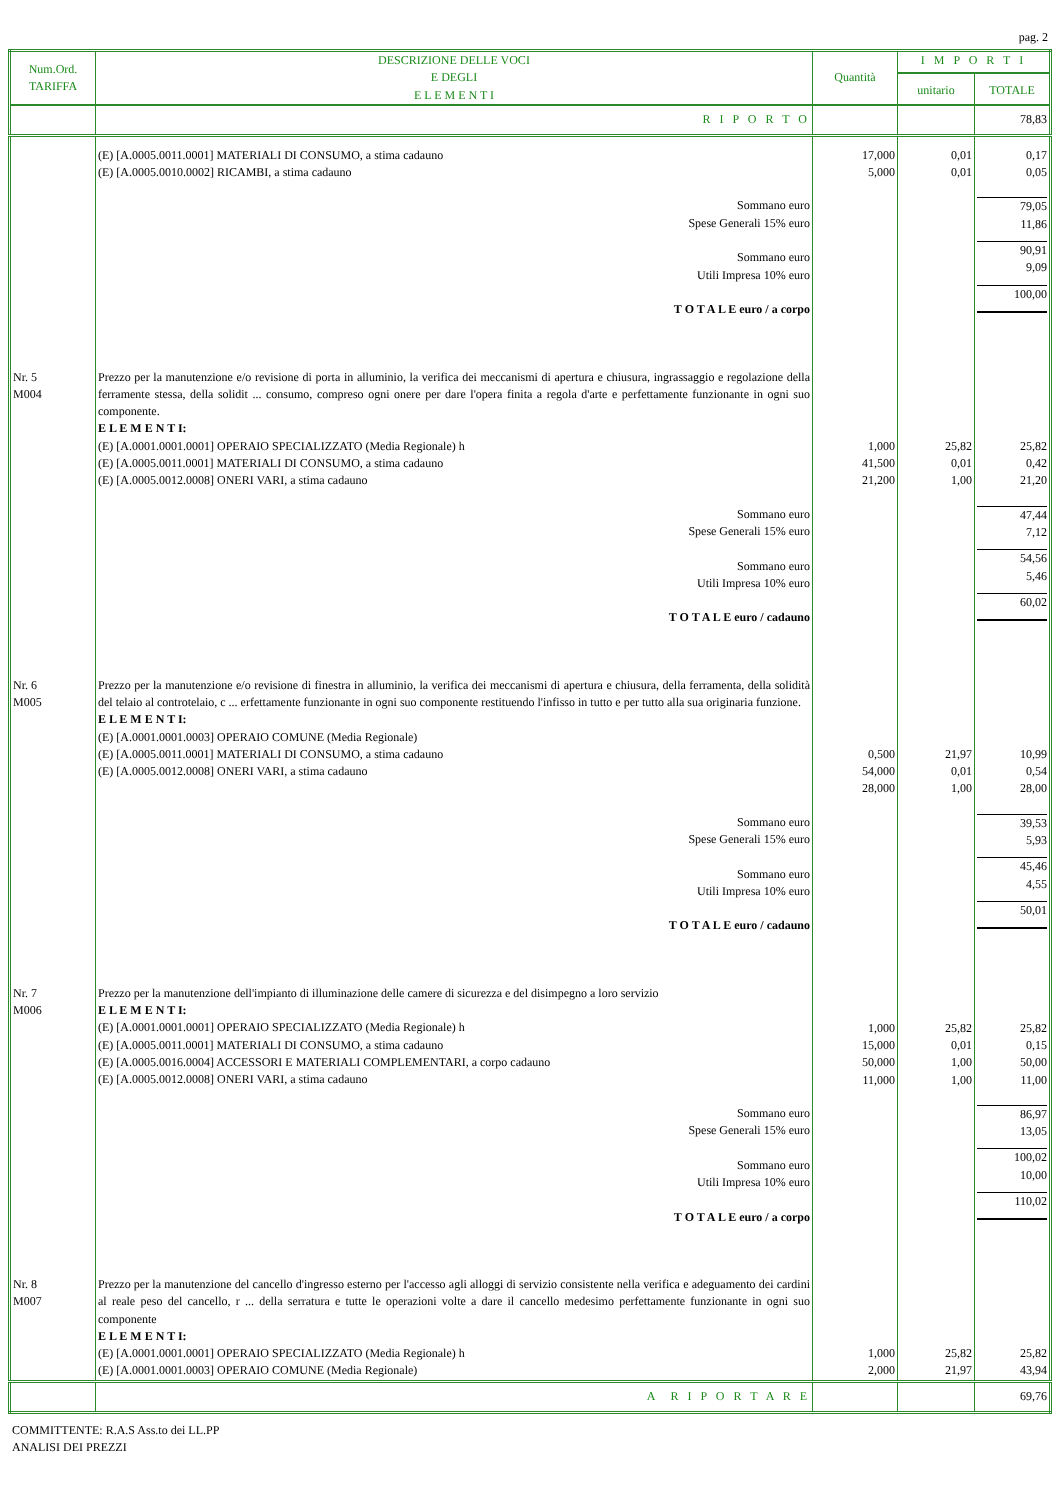pag. 2
| Num.Ord. TARIFFA | DESCRIZIONE DELLE VOCI E DEGLI E L E M E N T I | Quantità | I M P O R T I | |
| --- | --- | --- | --- | --- |
| | | | unitario | TOTALE |
| | R I P O R T O | | | 78,83 |
| | (E) [A.0005.0011.0001] MATERIALI DI CONSUMO, a stima cadauno (E) [A.0005.0010.0002] RICAMBI, a stima cadauno | 17,000 5,000 | 0,01 0,01 | 0,17 0,05 |
| | Sommano euro Spese Generali 15% euro Sommano euro Utili Impresa 10% euro T O T A L E euro / a corpo | | | 79,05 11,86 90,91 9,09 100,00 |
| Nr. 5 M004 | Prezzo per la manutenzione e/o revisione di porta in alluminio, la verifica dei meccanismi di apertura e chiusura, ingrassaggio e regolazione della ferramente stessa, della solidit ... consumo, compreso ogni onere per dare l'opera finita a regola d'arte e perfettamente funzionante in ogni suo componente. E L E M E N T I: (E) [A.0001.0001.0001] OPERAIO SPECIALIZZATO (Media Regionale) h (E) [A.0005.0011.0001] MATERIALI DI CONSUMO, a stima cadauno (E) [A.0005.0012.0008] ONERI VARI, a stima cadauno | 1,000 41,500 21,200 | 25,82 0,01 1,00 | 25,82 0,42 21,20 |
| | Sommano euro Spese Generali 15% euro Sommano euro Utili Impresa 10% euro T O T A L E euro / cadauno | | | 47,44 7,12 54,56 5,46 60,02 |
| Nr. 6 M005 | Prezzo per la manutenzione e/o revisione di finestra in alluminio, la verifica dei meccanismi di apertura e chiusura, della ferramenta, della solidità del telaio al controtelaio, c ... erfettamente funzionante in ogni suo componente restituendo l'infisso in tutto e per tutto alla sua originaria funzione. E L E M E N T I: (E) [A.0001.0001.0003] OPERAIO COMUNE (Media Regionale) (E) [A.0005.0011.0001] MATERIALI DI CONSUMO, a stima cadauno (E) [A.0005.0012.0008] ONERI VARI, a stima cadauno | 0,500 54,000 28,000 | 21,97 0,01 1,00 | 10,99 0,54 28,00 |
| | Sommano euro Spese Generali 15% euro Sommano euro Utili Impresa 10% euro T O T A L E euro / cadauno | | | 39,53 5,93 45,46 4,55 50,01 |
| Nr. 7 M006 | Prezzo per la manutenzione dell'impianto di illuminazione delle camere di sicurezza e del disimpegno a loro servizio E L E M E N T I: (E) [A.0001.0001.0001] OPERAIO SPECIALIZZATO (Media Regionale) h (E) [A.0005.0011.0001] MATERIALI DI CONSUMO, a stima cadauno (E) [A.0005.0016.0004] ACCESSORI E MATERIALI COMPLEMENTARI, a corpo cadauno (E) [A.0005.0012.0008] ONERI VARI, a stima cadauno | 1,000 15,000 50,000 11,000 | 25,82 0,01 1,00 1,00 | 25,82 0,15 50,00 11,00 |
| | Sommano euro Spese Generali 15% euro Sommano euro Utili Impresa 10% euro T O T A L E euro / a corpo | | | 86,97 13,05 100,02 10,00 110,02 |
| Nr. 8 M007 | Prezzo per la manutenzione del cancello d'ingresso esterno per l'accesso agli alloggi di servizio consistente nella verifica e adeguamento dei cardini al reale peso del cancello, r ... della serratura e tutte le operazioni volte a dare il cancello medesimo perfettamente funzionante in ogni suo componente E L E M E N T I: (E) [A.0001.0001.0001] OPERAIO SPECIALIZZATO (Media Regionale) h (E) [A.0001.0001.0003] OPERAIO COMUNE (Media Regionale) | 1,000 2,000 | 25,82 21,97 | 25,82 43,94 |
| | A R I P O R T A R E | | | 69,76 |
COMMITTENTE: R.A.S Ass.to dei LL.PP
ANALISI DEI PREZZI